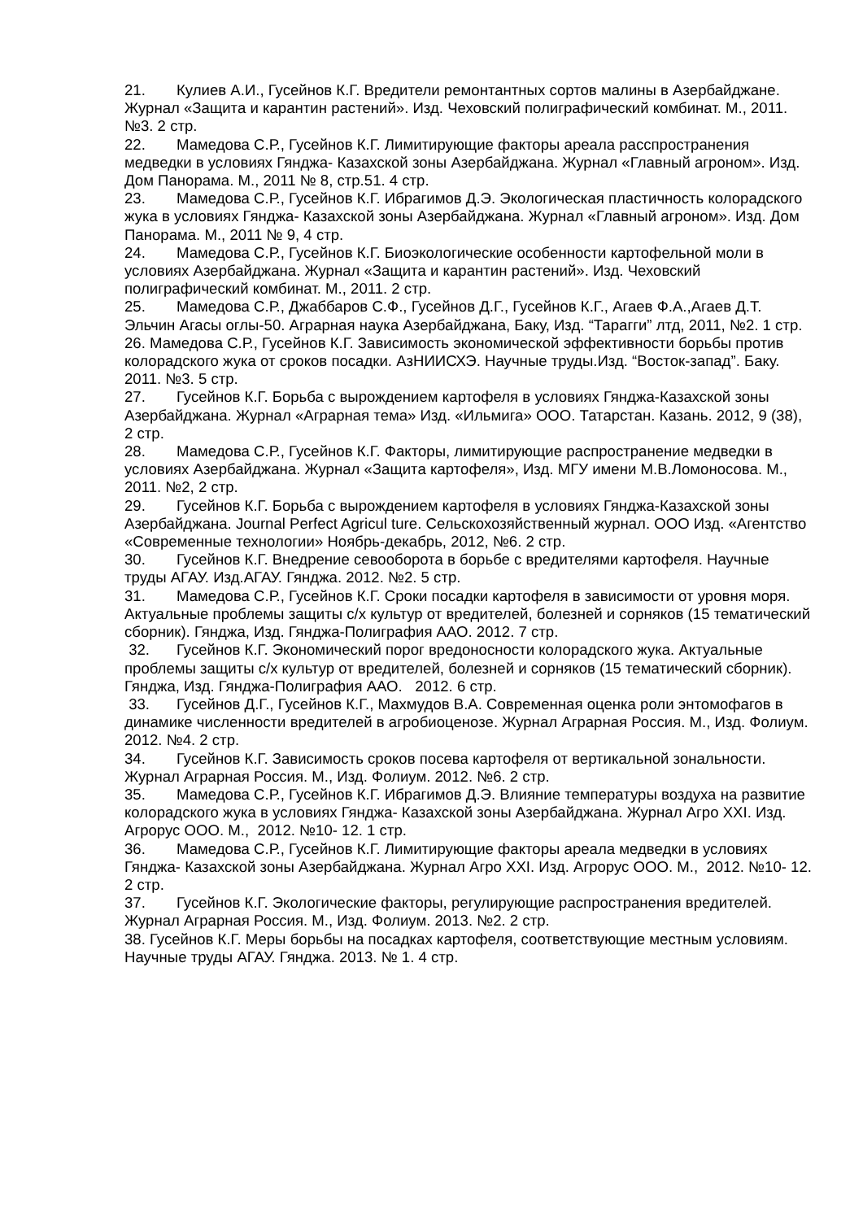21. Кулиев А.И., Гусейнов К.Г. Вредители ремонтантных сортов малины в Азербайджане. Журнал «Защита и карантин растений». Изд. Чеховский полиграфический комбинат. М., 2011. №3. 2 стр.
22. Мамедова С.Р., Гусейнов К.Г. Лимитирующие факторы ареала расспространения медведки в условиях Гянджа- Казахской зоны Азербайджана. Журнал «Главный агроном». Изд. Дом Панорама. М., 2011 № 8, стр.51. 4 стр.
23. Мамедова С.Р., Гусейнов К.Г. Ибрагимов Д.Э. Экологическая пластичность колорадского жука в условиях Гянджа- Казахской зоны Азербайджана. Журнал «Главный агроном». Изд. Дом Панорама. М., 2011 № 9, 4 стр.
24. Мамедова С.Р., Гусейнов К.Г. Биоэкологические особенности картофельной моли в условиях Азербайджана. Журнал «Защита и карантин растений». Изд. Чеховский полиграфический комбинат. М., 2011. 2 стр.
25. Мамедова С.Р., Джаббаров С.Ф., Гусейнов Д.Г., Гусейнов К.Г., Агаев Ф.А.,Агаев Д.Т. Эльчин Агасы оглы-50. Аграрная наука Азербайджана, Баку, Изд. “Тарагги” лтд, 2011, №2. 1 стр.
26. Мамедова С.Р., Гусейнов К.Г. Зависимость экономической эффективности борьбы против колорадского жука от сроков посадки. АзНИИСХЭ. Научные труды.Изд. “Восток-запад”. Баку. 2011. №3. 5 стр.
27. Гусейнов К.Г. Борьба с вырождением картофеля в условиях Гянджа-Казахской зоны Азербайджана. Журнал «Аграрная тема» Изд. «Ильмига» ООО. Татарстан. Казань. 2012, 9 (38), 2 стр.
28. Мамедова С.Р., Гусейнов К.Г. Факторы, лимитирующие распространение медведки в условиях Азербайджана. Журнал «Защита картофеля», Изд. МГУ имени М.В.Ломоносова. М., 2011. №2, 2 стр.
29. Гусейнов К.Г. Борьба с вырождением картофеля в условиях Гянджа-Казахской зоны Азербайджана. Journal Perfect Agricul ture. Сельскохозяйственный журнал. ООО Изд. «Агентство «Современные технологии» Ноябрь-декабрь, 2012, №6. 2 стр.
30. Гусейнов К.Г. Внедрение севооборота в борьбе с вредителями картофеля. Научные труды АГАУ. Изд.АГАУ. Гянджа. 2012. №2. 5 стр.
31. Мамедова С.Р., Гусейнов К.Г. Сроки посадки картофеля в зависимости от уровня моря. Актуальные проблемы защиты с/х культур от вредителей, болезней и сорняков (15 тематический сборник). Гянджа, Изд. Гянджа-Полиграфия ААО. 2012. 7 стр.
32. Гусейнов К.Г. Экономический порог вредоносности колорадского жука. Актуальные проблемы защиты с/х культур от вредителей, болезней и сорняков (15 тематический сборник). Гянджа, Изд. Гянджа-Полиграфия ААО. 2012. 6 стр.
33. Гусейнов Д.Г., Гусейнов К.Г., Махмудов В.А. Современная оценка роли энтомофагов в динамике численности вредителей в агробиоценозе. Журнал Аграрная Россия. М., Изд. Фолиум. 2012. №4. 2 стр.
34. Гусейнов К.Г. Зависимость сроков посева картофеля от вертикальной зональности. Журнал Аграрная Россия. М., Изд. Фолиум. 2012. №6. 2 стр.
35. Мамедова С.Р., Гусейнов К.Г. Ибрагимов Д.Э. Влияние температуры воздуха на развитие колорадского жука в условиях Гянджа- Казахской зоны Азербайджана. Журнал Агро XXI. Изд. Агрорус ООО. М., 2012. №10- 12. 1 стр.
36. Мамедова С.Р., Гусейнов К.Г. Лимитирующие факторы ареала медведки в условиях Гянджа- Казахской зоны Азербайджана. Журнал Агро XXI. Изд. Агрорус ООО. М., 2012. №10- 12. 2 стр.
37. Гусейнов К.Г. Экологические факторы, регулирующие распространения вредителей. Журнал Аграрная Россия. М., Изд. Фолиум. 2013. №2. 2 стр.
38. Гусейнов К.Г. Меры борьбы на посадках картофеля, соответствующие местным условиям. Научные труды АГАУ. Гянджа. 2013. № 1. 4 стр.